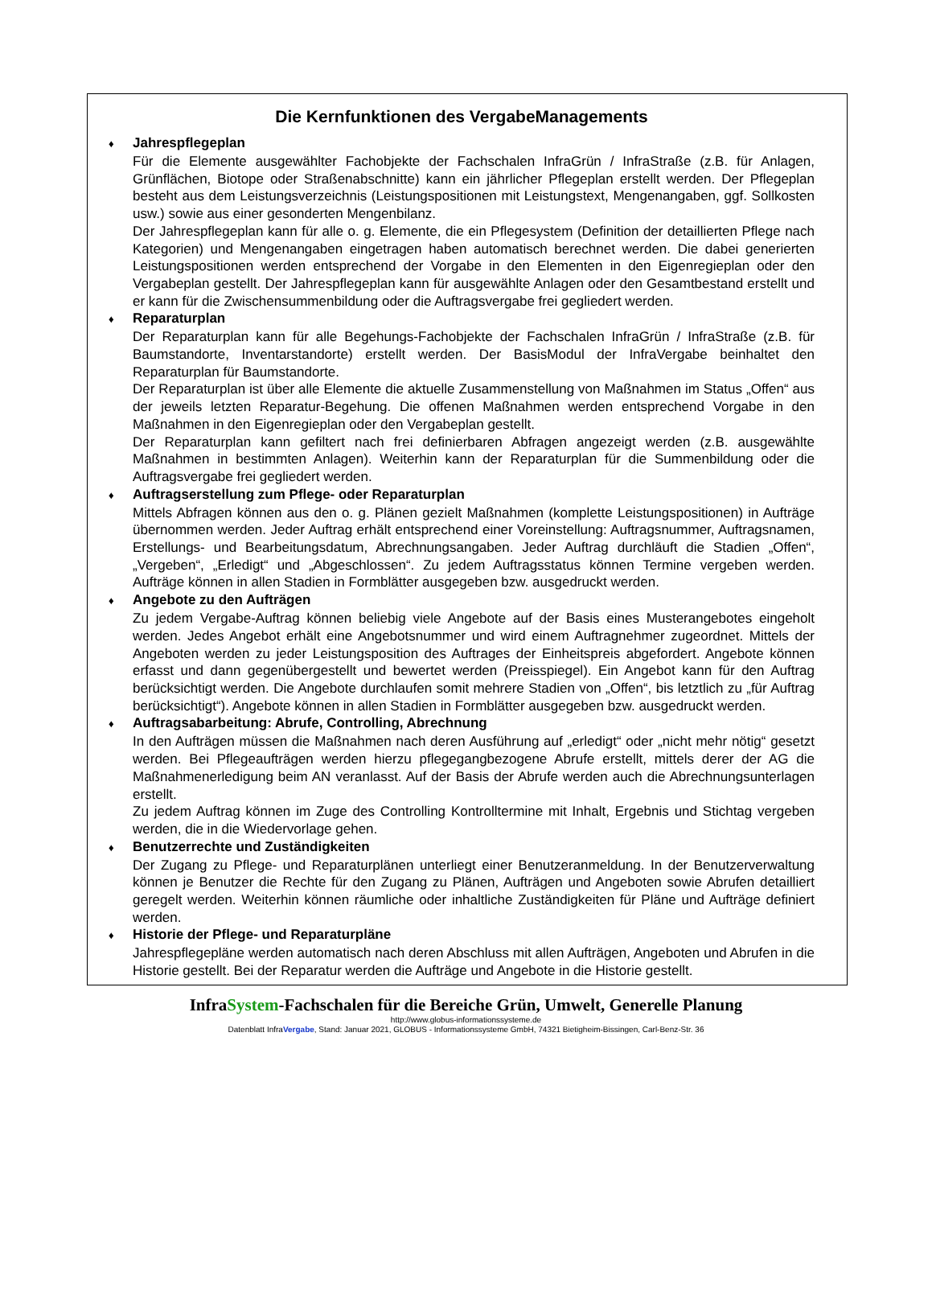Die Kernfunktionen des VergabeManagements
♦ Jahrespflegeplan
Für die Elemente ausgewählter Fachobjekte der Fachschalen InfraGrün / InfraStraße (z.B. für Anlagen, Grünflächen, Biotope oder Straßenabschnitte) kann ein jährlicher Pflegeplan erstellt werden. Der Pflegeplan besteht aus dem Leistungsverzeichnis (Leistungspositionen mit Leistungstext, Mengenangaben, ggf. Sollkosten usw.) sowie aus einer gesonderten Mengenbilanz.
Der Jahrespflegeplan kann für alle o. g. Elemente, die ein Pflegesystem (Definition der detaillierten Pflege nach Kategorien) und Mengenangaben eingetragen haben automatisch berechnet werden. Die dabei generierten Leistungspositionen werden entsprechend der Vorgabe in den Elementen in den Eigenregieplan oder den Vergabeplan gestellt. Der Jahrespflegeplan kann für ausgewählte Anlagen oder den Gesamtbestand erstellt und er kann für die Zwischensummenbildung oder die Auftragsvergabe frei gegliedert werden.
♦ Reparaturplan
Der Reparaturplan kann für alle Begehungs-Fachobjekte der Fachschalen InfraGrün / InfraStraße (z.B. für Baumstandorte, Inventarstandorte) erstellt werden. Der BasisModul der InfraVergabe beinhaltet den Reparaturplan für Baumstandorte.
Der Reparaturplan ist über alle Elemente die aktuelle Zusammenstellung von Maßnahmen im Status „Offen“ aus der jeweils letzten Reparatur-Begehung. Die offenen Maßnahmen werden entsprechend Vorgabe in den Maßnahmen in den Eigenregieplan oder den Vergabeplan gestellt.
Der Reparaturplan kann gefiltert nach frei definierbaren Abfragen angezeigt werden (z.B. ausgewählte Maßnahmen in bestimmten Anlagen). Weiterhin kann der Reparaturplan für die Summenbildung oder die Auftragsvergabe frei gegliedert werden.
♦ Auftragserstellung zum Pflege- oder Reparaturplan
Mittels Abfragen können aus den o. g. Plänen gezielt Maßnahmen (komplette Leistungspositionen) in Aufträge übernommen werden. Jeder Auftrag erhält entsprechend einer Voreinstellung: Auftragsnummer, Auftragsnamen, Erstellungs- und Bearbeitungsdatum, Abrechnungsangaben. Jeder Auftrag durchläuft die Stadien „Offen“, „Vergeben“, „Erledigt“ und „Abgeschlossen“. Zu jedem Auftragsstatus können Termine vergeben werden. Aufträge können in allen Stadien in Formblätter ausgegeben bzw. ausgedruckt werden.
♦ Angebote zu den Aufträgen
Zu jedem Vergabe-Auftrag können beliebig viele Angebote auf der Basis eines Musterangebotes eingeholt werden. Jedes Angebot erhält eine Angebotsnummer und wird einem Auftragnehmer zugeordnet. Mittels der Angeboten werden zu jeder Leistungsposition des Auftrages der Einheitspreis abgefordert. Angebote können erfasst und dann gegenübergestellt und bewertet werden (Preisspiegel). Ein Angebot kann für den Auftrag berücksichtigt werden. Die Angebote durchlaufen somit mehrere Stadien von „Offen“, bis letztlich zu „für Auftrag berücksichtigt“). Angebote können in allen Stadien in Formblätter ausgegeben bzw. ausgedruckt werden.
♦ Auftragsabarbeitung: Abrufe, Controlling, Abrechnung
In den Aufträgen müssen die Maßnahmen nach deren Ausführung auf „erledigt“ oder „nicht mehr nötig“ gesetzt werden. Bei Pflegeaufträgen werden hierzu pflegegangbezogene Abrufe erstellt, mittels derer der AG die Maßnahmenerledigung beim AN veranlasst. Auf der Basis der Abrufe werden auch die Abrechnungsunterlagen erstellt.
Zu jedem Auftrag können im Zuge des Controlling Kontrolltermine mit Inhalt, Ergebnis und Stichtag vergeben werden, die in die Wiedervorlage gehen.
♦ Benutzerrechte und Zuständigkeiten
Der Zugang zu Pflege- und Reparaturplänen unterliegt einer Benutzeranmeldung. In der Benutzerverwaltung können je Benutzer die Rechte für den Zugang zu Plänen, Aufträgen und Angeboten sowie Abrufen detailliert geregelt werden. Weiterhin können räumliche oder inhaltliche Zuständigkeiten für Pläne und Aufträge definiert werden.
♦ Historie der Pflege- und Reparaturpläne
Jahrespflegepläne werden automatisch nach deren Abschluss mit allen Aufträgen, Angeboten und Abrufen in die Historie gestellt. Bei der Reparatur werden die Aufträge und Angebote in die Historie gestellt.
InfraSystem-Fachschalen für die Bereiche Grün, Umwelt, Generelle Planung
http://www.globus-informationssysteme.de
Datenblatt InfraVergabe, Stand: Januar 2021, GLOBUS - Informationssysteme GmbH, 74321 Bietigheim-Bissingen, Carl-Benz-Str. 36